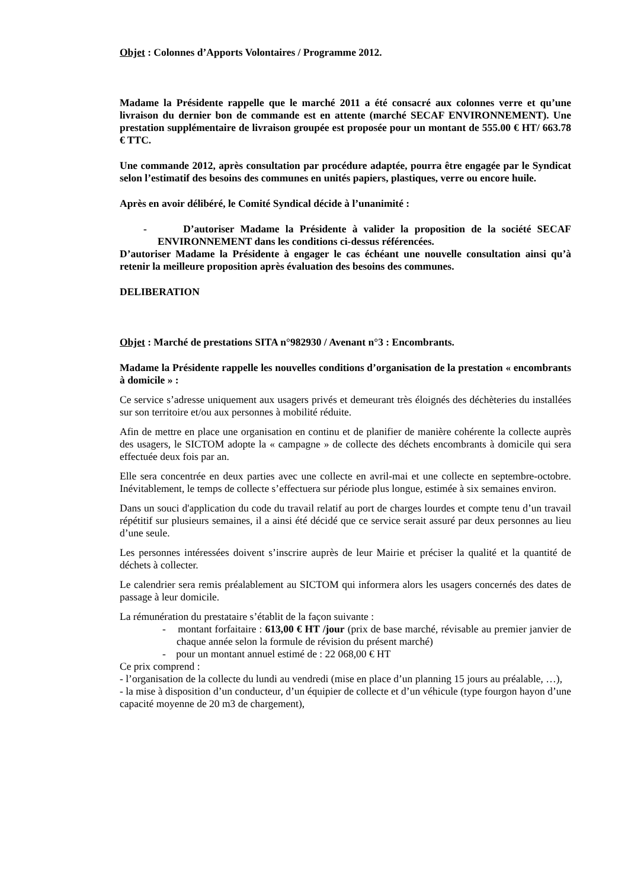Objet : Colonnes d’Apports Volontaires / Programme 2012.
Madame la Présidente rappelle que le marché 2011 a été consacré aux colonnes verre et qu’une livraison du dernier bon de commande est en attente (marché SECAF ENVIRONNEMENT). Une prestation supplémentaire de livraison groupée est proposée pour un montant de 555.00 € HT/ 663.78 € TTC.
Une commande 2012, après consultation par procédure adaptée, pourra être engagée par le Syndicat selon l’estimatif des besoins des communes en unités papiers, plastiques, verre ou encore huile.
Après en avoir délibéré, le Comité Syndical décide à l’unanimité :
- D’autoriser Madame la Présidente à valider la proposition de la société SECAF ENVIRONNEMENT dans les conditions ci-dessus référencées.
D’autoriser Madame la Présidente à engager le cas échéant une nouvelle consultation ainsi qu’à retenir la meilleure proposition après évaluation des besoins des communes.
DELIBERATION
Objet : Marché de prestations SITA n°982930 / Avenant n°3 : Encombrants.
Madame la Présidente rappelle les nouvelles conditions d’organisation de la prestation « encombrants à domicile » :
Ce service s’adresse uniquement aux usagers privés et demeurant très éloignés des déchèteries du installées sur son territoire et/ou aux personnes à mobilité réduite.
Afin de mettre en place une organisation en continu et de planifier de manière cohérente la collecte auprès des usagers, le SICTOM adopte la « campagne » de collecte des déchets encombrants à domicile qui sera effectuée deux fois par an.
Elle sera concentrée en deux parties avec une collecte en avril-mai et une collecte en septembre-octobre. Inévitablement, le temps de collecte s’effectuera sur période plus longue, estimée à six semaines environ.
Dans un souci d'application du code du travail relatif au port de charges lourdes et compte tenu d’un travail répétitif sur plusieurs semaines, il a ainsi été décidé que ce service serait assuré par deux personnes au lieu d’une seule.
Les personnes intéressées doivent s’inscrire auprès de leur Mairie et préciser la qualité et la quantité de déchets à collecter.
Le calendrier sera remis préalablement au SICTOM qui informera alors les usagers concernés des dates de passage à leur domicile.
La rémunération du prestataire s’établit de la façon suivante :
- montant forfaitaire : 613,00 € HT /jour (prix de base marché, révisable au premier janvier de chaque année selon la formule de révision du présent marché)
- pour un montant annuel estimé de : 22 068,00 € HT
Ce prix comprend :
- l’organisation de la collecte du lundi au vendredi (mise en place d’un planning 15 jours au préalable, …),
- la mise à disposition d’un conducteur, d’un équipier de collecte et d’un véhicule (type fourgon hayon d’une capacité moyenne de 20 m3 de chargement),